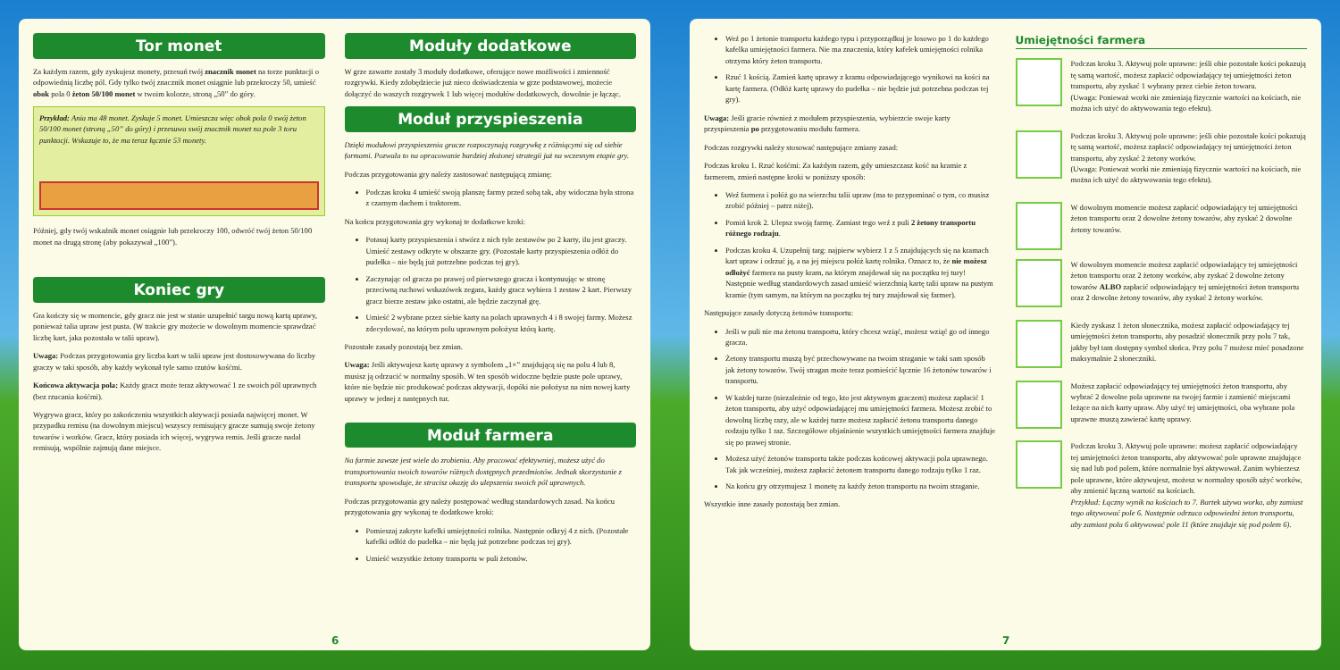Tor monet
Za każdym razem, gdy zyskujesz monety, przesuń twój znacznik monet na torze punktacji o odpowiednią liczbę pól. Gdy tylko twój znacznik monet osiągnie lub przekroczy 50, umieść obok pola 0 żeton 50/100 monet w twoim kolorze, stroną „50” do góry.
Przykład: Ania ma 48 monet. Zyskuje 5 monet. Umieszcza więc obok pola 0 swój żeton 50/100 monet (stroną „50” do góry) i przesuwa swój znacznik monet na pole 3 toru punktacji. Wskazuje to, że ma teraz łącznie 53 monety.
Później, gdy twój wskaźnik monet osiągnie lub przekroczy 100, odwróć twój żeton 50/100 monet na drugą stronę (aby pokazywał „100”).
Koniec gry
Gra kończy się w momencie, gdy gracz nie jest w stanie uzupełnić targu nową kartą uprawy, ponieważ talia upraw jest pusta. (W trakcie gry możecie w dowolnym momencie sprawdzać liczbę kart, jaka pozostała w talii upraw).
Uwaga: Podczas przygotowania gry liczba kart w talii upraw jest dostosowywana do liczby graczy w taki sposób, aby każdy wykonał tyle samo rzutów kośćmi.
Końcowa aktywacja pola: Każdy gracz może teraz aktywować 1 ze swoich pól uprawnych (bez rzucania kośćmi).
Wygrywa gracz, który po zakończeniu wszystkich aktywacji posiada najwięcej monet. W przypadku remisu (na dowolnym miejscu) wszyscy remisujący gracze sumują swoje żetony towarów i worków. Gracz, który posiada ich więcej, wygrywa remis. Jeśli gracze nadal remisują, wspólnie zajmują dane miejsce.
Moduły dodatkowe
W grze zawarte zostały 3 moduły dodatkowe, oferujące nowe możliwości i zmienność rozgrywki. Kiedy zdobędziecie już nieco doświadczenia w grze podstawowej, możecie dołączyć do waszych rozgrywek 1 lub więcej modułów dodatkowych, dowolnie je łącząc.
Moduł przyspieszenia
Dzięki modułowi przyspieszenia gracze rozpoczynają rozgrywkę z różniącymi się od siebie farmami. Pozwala to na opracowanie bardziej złożonej strategii już na wczesnym etapie gry.
Podczas przygotowania gry należy zastosować następującą zmianę:
Podczas kroku 4 umieść swoją planszę farmy przed sobą tak, aby widoczna była strona z czarnym dachem i traktorem.
Na końcu przygotowania gry wykonaj te dodatkowe kroki:
Potasuj karty przyspieszenia i stwórz z nich tyle zestawów po 2 karty, ilu jest graczy. Umieść zestawy odkryte w obszarze gry. (Pozostałe karty przyspieszenia odłóż do pudełka – nie będą już potrzebne podczas tej gry).
Zaczynając od gracza po prawej od pierwszego gracza i kontynuując w stronę przeciwną ruchowi wskazówek zegara, każdy gracz wybiera 1 zestaw 2 kart. Pierwszy gracz bierze zestaw jako ostatni, ale będzie zaczynał grę.
Umieść 2 wybrane przez siebie karty na polach uprawnych 4 i 8 swojej farmy. Możesz zdecydować, na którym polu uprawnym położysz którą kartę.
Pozostałe zasady pozostają bez zmian.
Uwaga: Jeśli aktywujesz kartę uprawy z symbolem „1×” znajdującą się na polu 4 lub 8, musisz ją odrzucić w normalny sposób. W ten sposób widoczne będzie puste pole uprawy, które nie będzie nic produkować podczas aktywacji, dopóki nie położysz na nim nowej karty uprawy w jednej z następnych tur.
Moduł farmera
Na farmie zawsze jest wiele do zrobienia. Aby pracować efektywniej, możesz użyć do transportowania swoich towarów różnych dostępnych przedmiotów. Jednak skorzystanie z transportu spowoduje, że stracisz okazję do ulepszenia swoich pól uprawnych.
Podczas przygotowania gry należy postępować według standardowych zasad. Na końcu przygotowania gry wykonaj te dodatkowe kroki:
Pomieszaj zakryte kafelki umiejętności rolnika. Następnie odkryj 4 z nich. (Pozostałe kafelki odłóż do pudełka – nie będą już potrzebne podczas tej gry).
Umieść wszystkie żetony transportu w puli żetonów.
6
Weź po 1 żetonie transportu każdego typu i przyporządkuj je losowo po 1 do każdego kafelka umiejętności farmera. Nie ma znaczenia, który kafelek umiejętności rolnika otrzyma który żeton transportu.
Rzuć 1 kością. Zamień kartę uprawy z kramu odpowiadającego wynikowi na kości na kartę farmera. (Odłóż kartę uprawy do pudełka – nie będzie już potrzebna podczas tej gry).
Uwaga: Jeśli gracie również z modułem przyspieszenia, wybierzcie swoje karty przyspieszenia po przygotowaniu modułu farmera.
Podczas rozgrywki należy stosować następujące zmiany zasad:
Podczas kroku 1. Rzuć kośćmi: Za każdym razem, gdy umieszczasz kość na kramie z farmerem, zmień następne kroki w poniższy sposób:
Weź farmera i połóż go na wierzchu talii upraw (ma to przypominać o tym, co musisz zrobić później – patrz niżej).
Pomiń krok 2. Ulepsz swoją farmę. Zamiast tego weź z puli 2 żetony transportu różnego rodzaju.
Podczas kroku 4. Uzupełnij targ: najpierw wybierz 1 z 5 znajdujących się na kramach kart upraw i odrzuć ją, a na jej miejscu połóż kartę rolnika. Oznacz to, że nie możesz odłożyć farmera na pusty kram, na którym znajdował się na początku tej tury! Następnie według standardowych zasad umieść wierzchnią kartę talii upraw na pustym kramie (tym samym, na którym na początku tej tury znajdował się farmer).
Następujące zasady dotyczą żetonów transportu:
Jeśli w puli nie ma żetonu transportu, który chcesz wziąć, możesz wziąć go od innego gracza.
Żetony transportu muszą być przechowywane na twoim straganie w taki sam sposób jak żetony towarów. Twój stragan może teraz pomieścić łącznie 16 żetonów towarów i transportu.
W każdej turze (niezależnie od tego, kto jest aktywnym graczem) możesz zapłacić 1 żeton transportu, aby użyć odpowiadającej mu umiejętności farmera. Możesz zrobić to dowolną liczbę razy, ale w każdej turze możesz zapłacić żetonu transportu danego rodzaju tylko 1 raz. Szczegółowe objaśnienie wszystkich umiejętności farmera znajduje się po prawej stronie.
Możesz użyć żetonów transportu także podczas końcowej aktywacji pola uprawnego. Tak jak wcześniej, możesz zapłacić żetonem transportu danego rodzaju tylko 1 raz.
Na końcu gry otrzymujesz 1 monetę za każdy żeton transportu na twoim straganie.
Wszystkie inne zasady pozostają bez zmian.
Umiejętności farmera
Podczas kroku 3. Aktywuj pole uprawne: jeśli obie pozostałe kości pokazują tę samą wartość, możesz zapłacić odpowiadający tej umiejętności żeton transportu, aby zyskać 1 wybrany przez ciebie żeton towaru.
(Uwaga: Ponieważ worki nie zmieniają fizycznie wartości na kościach, nie można ich użyć do aktywowania tego efektu).
Podczas kroku 3. Aktywuj pole uprawne: jeśli obie pozostałe kości pokazują tę samą wartość, możesz zapłacić odpowiadający tej umiejętności żeton transportu, aby zyskać 2 żetony worków.
(Uwaga: Ponieważ worki nie zmieniają fizycznie wartości na kościach, nie można ich użyć do aktywowania tego efektu).
W dowolnym momencie możesz zapłacić odpowiadający tej umiejętności żeton transportu oraz 2 dowolne żetony towarów, aby zyskać 2 dowolne żetony towarów.
W dowolnym momencie możesz zapłacić odpowiadający tej umiejętności żeton transportu oraz 2 żetony worków, aby zyskać 2 dowolne żetony towarów ALBO zapłacić odpowiadający tej umiejętności żeton transportu oraz 2 dowolne żetony towarów, aby zyskać 2 żetony worków.
Kiedy zyskasz 1 żeton słonecznika, możesz zapłacić odpowiadający tej umiejętności żeton transportu, aby posadzić słonecznik przy polu 7 tak, jakby był tam dostępny symbol słońca. Przy polu 7 możesz mieć posadzone maksymalnie 2 słoneczniki.
Możesz zapłacić odpowiadający tej umiejętności żeton transportu, aby wybrać 2 dowolne pola uprawne na twojej farmie i zamienić miejscami leżące na nich karty upraw. Aby użyć tej umiejętności, oba wybrane pola uprawne muszą zawierać kartę uprawy.
Podczas kroku 3. Aktywuj pole uprawne: możesz zapłacić odpowiadający tej umiejętności żeton transportu, aby aktywować pole uprawne znajdujące się nad lub pod polem, które normalnie byś aktywował. Zanim wybierzesz pole uprawne, które aktywujesz, możesz w normalny sposób użyć worków, aby zmienić łączną wartość na kościach.
Przykład: Łączny wynik na kościach to 7. Bartek używa worka, aby zamiast tego aktywować pole 6. Następnie odrzuca odpowiedni żeton transportu, aby zamiast pola 6 aktywować pole 11 (które znajduje się pod polem 6).
7